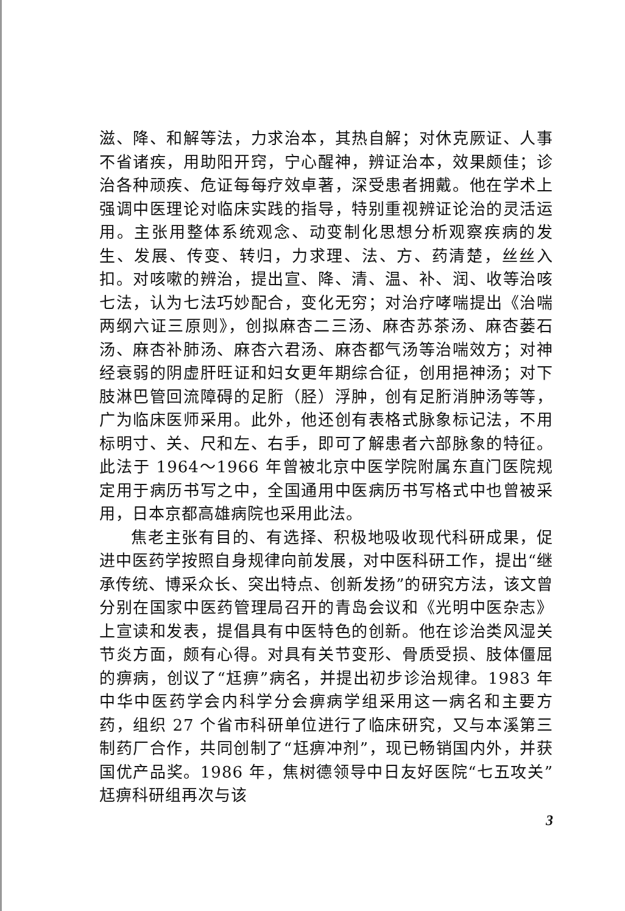滋、降、和解等法，力求治本，其热自解；对休克厥证、人事不省诸疾，用助阳开窍，宁心醒神，辨证治本，效果颇佳；诊治各种顽疾、危证每每疗效卓著，深受患者拥戴。他在学术上强调中医理论对临床实践的指导，特别重视辨证论治的灵活运用。主张用整体系统观念、动变制化思想分析观察疾病的发生、发展、传变、转归，力求理、法、方、药清楚，丝丝入扣。对咳嗽的辨治，提出宣、降、清、温、补、润、收等治咳七法，认为七法巧妙配合，变化无穷；对治疗哮喘提出《治喘两纲六证三原则》，创拟麻杏二三汤、麻杏苏茶汤、麻杏蒌石汤、麻杏补肺汤、麻杏六君汤、麻杏都气汤等治喘效方；对神经衰弱的阴虚肝旺证和妇女更年期综合征，创用挹神汤；对下肢淋巴管回流障碍的足胻（胫）浮肿，创有足胻消肿汤等等，广为临床医师采用。此外，他还创有表格式脉象标记法，不用标明寸、关、尺和左、右手，即可了解患者六部脉象的特征。此法于 1964～1966 年曾被北京中医学院附属东直门医院规定用于病历书写之中，全国通用中医病历书写格式中也曾被采用，日本京都高雄病院也采用此法。
焦老主张有目的、有选择、积极地吸收现代科研成果，促进中医药学按照自身规律向前发展，对中医科研工作，提出“继承传统、博采众长、突出特点、创新发扬”的研究方法，该文曾分别在国家中医药管理局召开的青岛会议和《光明中医杂志》上宣读和发表，提倡具有中医特色的创新。他在诊治类风湿关节炎方面，颇有心得。对具有关节变形、骨质受损、肢体僵屈的痹病，创议了“尪痹”病名，并提出初步诊治规律。1983 年中华中医药学会内科学分会痹病学组采用这一病名和主要方药，组织 27 个省市科研单位进行了临床研究，又与本溪第三制药厂合作，共同创制了“尪痹冲剂”，现已畅销国内外，并获国优产品奖。1986 年，焦树德领导中日友好医院“七五攻关”尪痹科研组再次与该
3